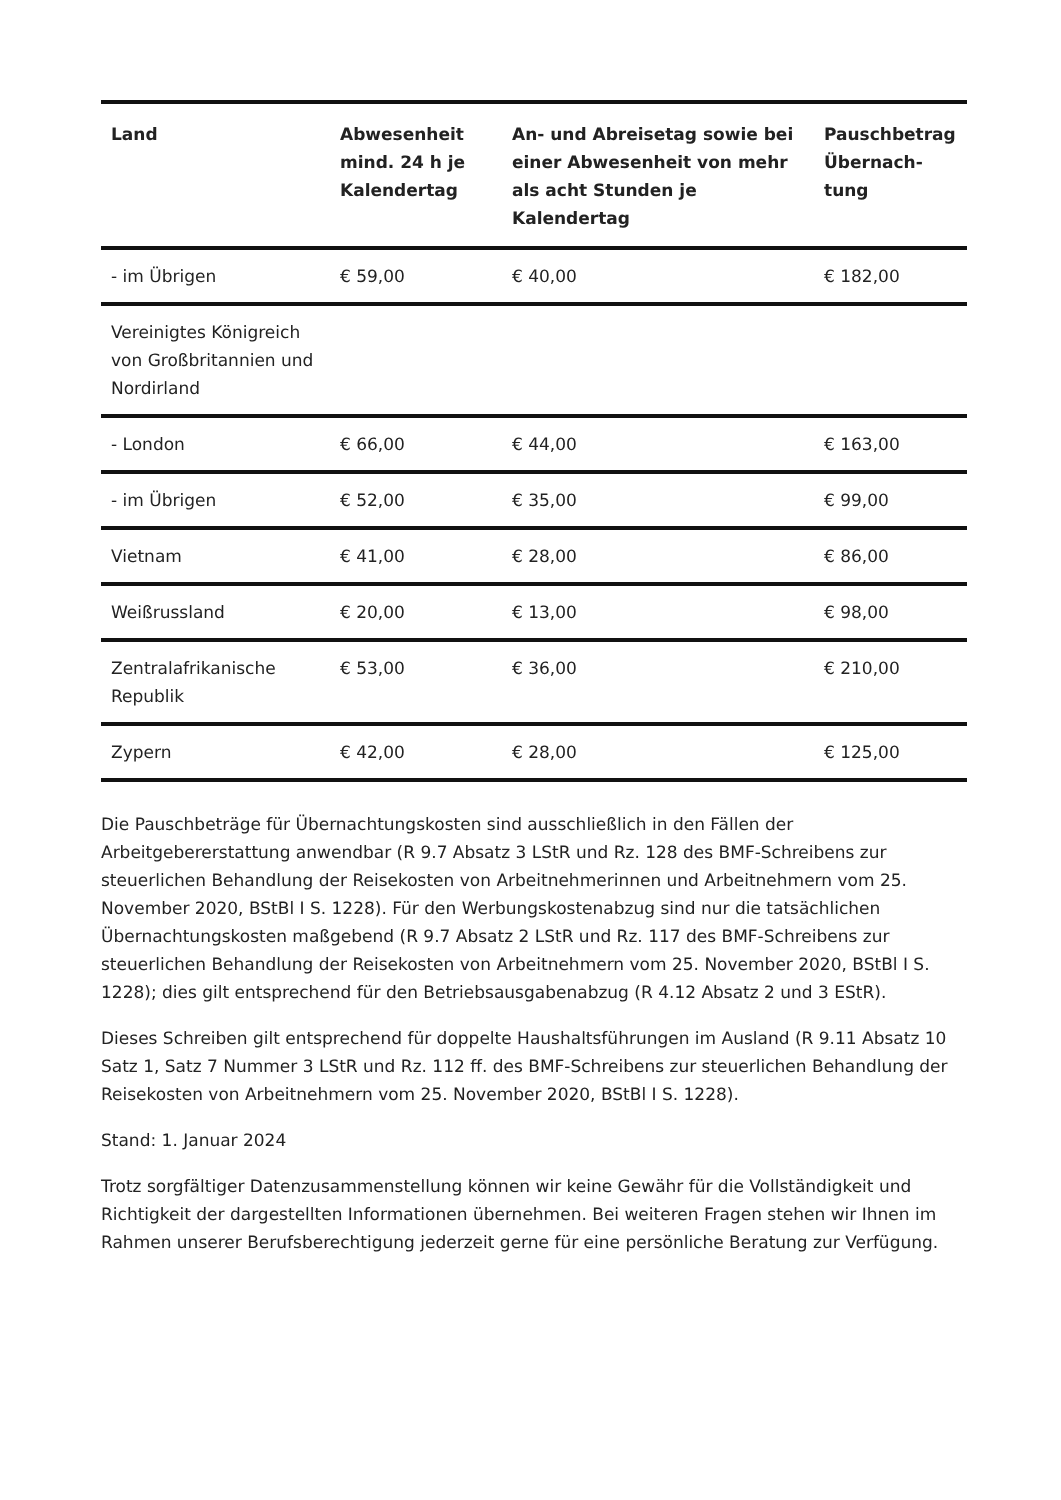| Land | Abwesenheit mind. 24 h je Kalendertag | An- und Abreisetag sowie bei einer Abwesenheit von mehr als acht Stunden je Kalendertag | Pauschbetrag Übernach-tung |
| --- | --- | --- | --- |
| - im Übrigen | € 59,00 | € 40,00 | € 182,00 |
| Vereinigtes Königreich von Großbritannien und Nordirland | | | |
| - London | € 66,00 | € 44,00 | € 163,00 |
| - im Übrigen | € 52,00 | € 35,00 | € 99,00 |
| Vietnam | € 41,00 | € 28,00 | € 86,00 |
| Weißrussland | € 20,00 | € 13,00 | € 98,00 |
| Zentralafrikanische Republik | € 53,00 | € 36,00 | € 210,00 |
| Zypern | € 42,00 | € 28,00 | € 125,00 |
Die Pauschbeträge für Übernachtungskosten sind ausschließlich in den Fällen der Arbeitgebererstattung anwendbar (R 9.7 Absatz 3 LStR und Rz. 128 des BMF-Schreibens zur steuerlichen Behandlung der Reisekosten von Arbeitnehmerinnen und Arbeitnehmern vom 25. November 2020, BStBl I S. 1228). Für den Werbungskostenabzug sind nur die tatsächlichen Übernachtungskosten maßgebend (R 9.7 Absatz 2 LStR und Rz. 117 des BMF-Schreibens zur steuerlichen Behandlung der Reisekosten von Arbeitnehmern vom 25. November 2020, BStBl I S. 1228); dies gilt entsprechend für den Betriebsausgabenabzug (R 4.12 Absatz 2 und 3 EStR).
Dieses Schreiben gilt entsprechend für doppelte Haushaltsführungen im Ausland (R 9.11 Absatz 10 Satz 1, Satz 7 Nummer 3 LStR und Rz. 112 ff. des BMF-Schreibens zur steuerlichen Behandlung der Reisekosten von Arbeitnehmern vom 25. November 2020, BStBl I S. 1228).
Stand: 1. Januar 2024
Trotz sorgfältiger Datenzusammenstellung können wir keine Gewähr für die Vollständigkeit und Richtigkeit der dargestellten Informationen übernehmen. Bei weiteren Fragen stehen wir Ihnen im Rahmen unserer Berufsberechtigung jederzeit gerne für eine persönliche Beratung zur Verfügung.